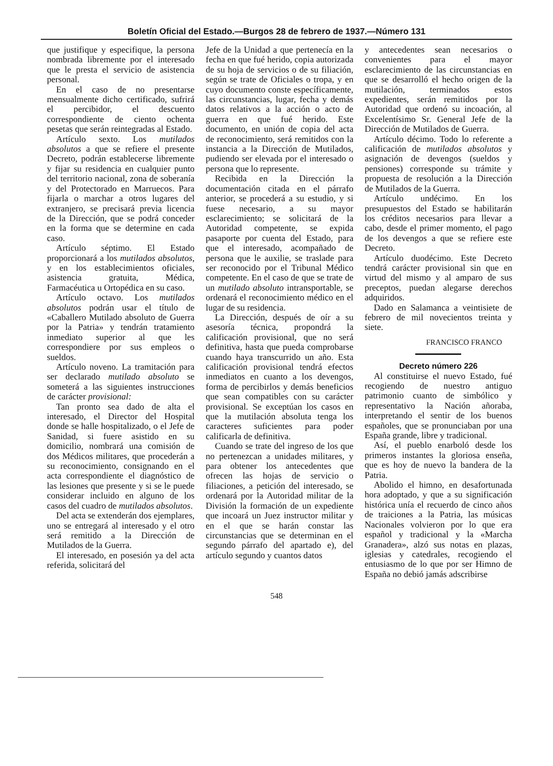Boletín Oficial del Estado.—Burgos 28 de febrero de 1937.—Número 131
que justifique y especifique, la persona nombrada libremente por el interesado que le presta el servicio de asistencia personal.
En el caso de no presentarse mensualmente dicho certificado, sufrirá el percibidor, el descuento correspondiente de ciento ochenta pesetas que serán reintegradas al Estado.
Artículo sexto. Los mutilados absolutos a que se refiere el presente Decreto, podrán establecerse libremente y fijar su residencia en cualquier punto del territorio nacional, zona de soberanía y del Protectorado en Marruecos. Para fijarla o marchar a otros lugares del extranjero, se precisará previa licencia de la Dirección, que se podrá conceder en la forma que se determine en cada caso.
Artículo séptimo. El Estado proporcionará a los mutilados absolutos, y en los establecimientos oficiales, asistencia gratuita, Médica, Farmacéutica u Ortopédica en su caso.
Artículo octavo. Los mutilados absolutos podrán usar el título de «Caballero Mutilado absoluto de Guerra por la Patria» y tendrán tratamiento inmediato superior al que les correspondiere por sus empleos o sueldos.
Artículo noveno. La tramitación para ser declarado mutilado absoluto se someterá a las siguientes instrucciones de carácter provisional:
Tan pronto sea dado de alta el interesado, el Director del Hospital donde se halle hospitalizado, o el Jefe de Sanidad, si fuere asistido en su domicilio, nombrará una comisión de dos Médicos militares, que procederán a su reconocimiento, consignando en el acta correspondiente el diagnóstico de las lesiones que presente y si se le puede considerar incluido en alguno de los casos del cuadro de mutilados absolutos.
Del acta se extenderán dos ejemplares, uno se entregará al interesado y el otro será remitido a la Dirección de Mutilados de la Guerra.
El interesado, en posesión ya del acta referida, solicitará del
Jefe de la Unidad a que pertenecía en la fecha en que fué herido, copia autorizada de su hoja de servicios o de su filiación, según se trate de Oficiales o tropa, y en cuyo documento conste específicamente, las circunstancias, lugar, fecha y demás datos relativos a la acción o acto de guerra en que fué herido. Este documento, en unión de copia del acta de reconocimiento, será remitidos con la instancia a la Dirección de Mutilados, pudiendo ser elevada por el interesado o persona que lo represente.
Recibida en la Dirección la documentación citada en el párrafo anterior, se procederá a su estudio, y si fuese necesario, a su mayor esclarecimiento; se solicitará de la Autoridad competente, se expida pasaporte por cuenta del Estado, para que el interesado, acompañado de persona que le auxilie, se traslade para ser reconocido por el Tribunal Médico competente. En el caso de que se trate de un mutilado absoluto intransportable, se ordenará el reconocimiento médico en el lugar de su residencia.
La Dirección, después de oír a su asesoría técnica, propondrá la calificación provisional, que no será definitiva, hasta que pueda comprobarse cuando haya transcurrido un año. Esta calificación provisional tendrá efectos inmediatos en cuanto a los devengos, forma de percibirlos y demás beneficios que sean compatibles con su carácter provisional. Se exceptúan los casos en que la mutilación absoluta tenga los caracteres suficientes para poder calificarla de definitiva.
Cuando se trate del ingreso de los que no pertenezcan a unidades militares, y para obtener los antecedentes que ofrecen las hojas de servicio o filiaciones, a petición del interesado, se ordenará por la Autoridad militar de la División la formación de un expediente que incoará un Juez instructor militar y en el que se harán constar las circunstancias que se determinan en el segundo párrafo del apartado e), del artículo segundo y cuantos datos
y antecedentes sean necesarios o convenientes para el mayor esclarecimiento de las circunstancias en que se desarrolló el hecho origen de la mutilación, terminados estos expedientes, serán remitidos por la Autoridad que ordenó su incoación, al Excelentísimo Sr. General Jefe de la Dirección de Mutilados de Guerra.
Artículo décimo. Todo lo referente a calificación de mutilados absolutos y asignación de devengos (sueldos y pensiones) corresponde su trámite y propuesta de resolución a la Dirección de Mutilados de la Guerra.
Artículo undécimo. En los presupuestos del Estado se habilitarán los créditos necesarios para llevar a cabo, desde el primer momento, el pago de los devengos a que se refiere este Decreto.
Artículo duodécimo. Este Decreto tendrá carácter provisional sin que en virtud del mismo y al amparo de sus preceptos, puedan alegarse derechos adquiridos.
Dado en Salamanca a veintisiete de febrero de mil novecientos treinta y siete.
FRANCISCO FRANCO
Decreto número 226
Al constituirse el nuevo Estado, fué recogiendo de nuestro antiguo patrimonio cuanto de simbólico y representativo la Nación añoraba, interpretando el sentir de los buenos españoles, que se pronunciaban por una España grande, libre y tradicional.
Así, el pueblo enarboló desde los primeros instantes la gloriosa enseña, que es hoy de nuevo la bandera de la Patria.
Abolido el himno, en desafortunada hora adoptado, y que a su significación histórica unía el recuerdo de cinco años de traiciones a la Patria, las músicas Nacionales volvieron por lo que era español y tradicional y la «Marcha Granadera», alzó sus notas en plazas, iglesias y catedrales, recogiendo el entusiasmo de lo que por ser Himno de España no debió jamás adscribirse
548